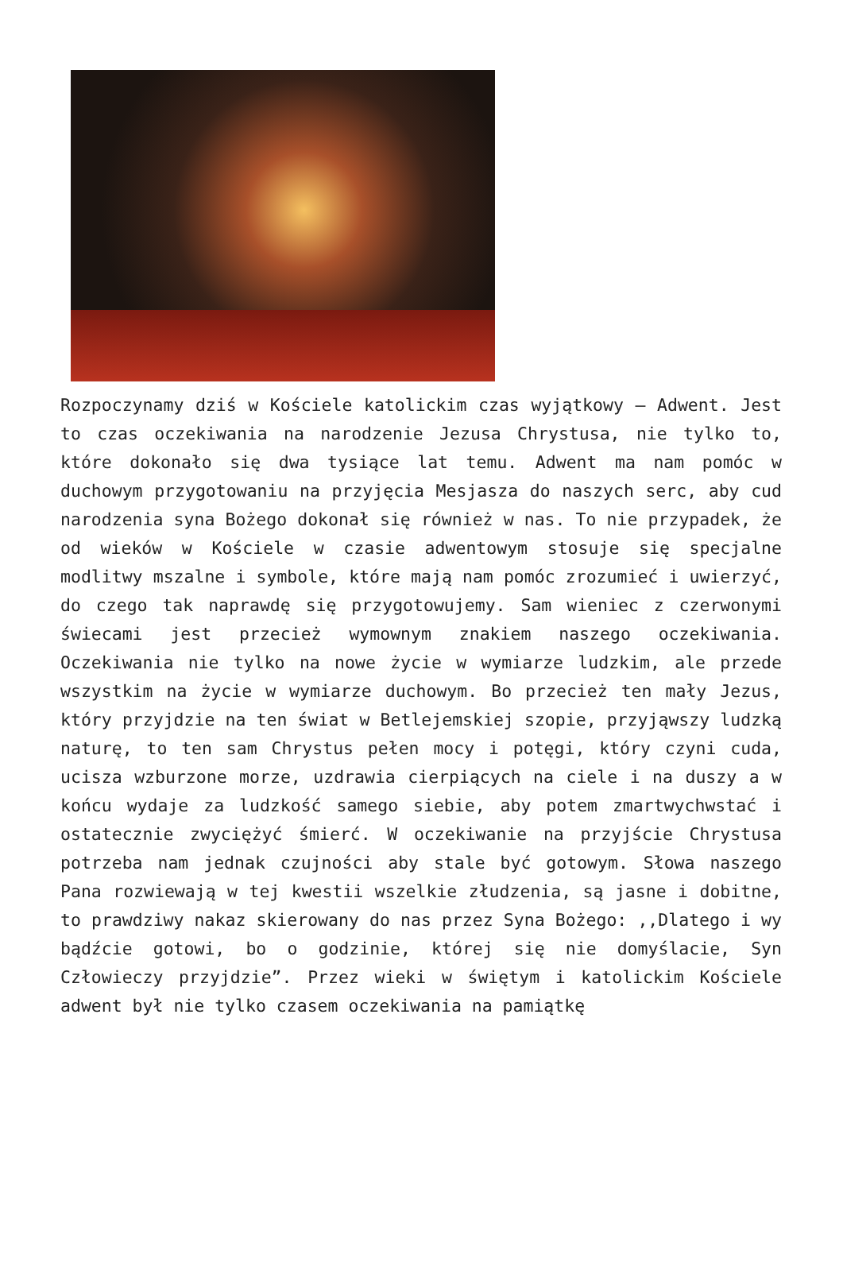Rozpoczynamy dziś w Kościele katolickim czas wyjątkowy – Adwent. Jest to czas oczekiwania na narodzenie Jezusa Chrystusa, nie tylko to, które dokonało się dwa tysiące lat temu. Adwent ma nam pomóc w duchowym przygotowaniu na przyjęcia Mesjasza do naszych serc, aby cud narodzenia syna Bożego dokonał się również w nas. To nie przypadek, że od wieków w Kościele w czasie adwentowym stosuje się specjalne modlitwy mszalne i symbole, które mają nam pomóc zrozumieć i uwierzyć, do czego tak naprawdę się przygotowujemy. Sam wieniec z czerwonymi świecami jest przecież wymownym znakiem naszego oczekiwania. Oczekiwania nie tylko na nowe życie w wymiarze ludzkim, ale przede wszystkim na życie w wymiarze duchowym. Bo przecież ten mały Jezus, który przyjdzie na ten świat w Betlejemskiej szopie, przyjąwszy ludzką naturę, to ten sam Chrystus pełen mocy i potęgi, który czyni cuda, ucisza wzburzone morze, uzdrawia cierpiących na ciele i na duszy a w końcu wydaje za ludzkość samego siebie, aby potem zmartwychwstać i ostatecznie zwyciężyć śmierć. W oczekiwanie na przyjście Chrystusa potrzeba nam jednak czujności aby stale być gotowym. Słowa naszego Pana rozwiewają w tej kwestii wszelkie złudzenia, są jasne i dobitne, to prawdziwy nakaz skierowany do nas przez Syna Bożego: ,,Dlatego i wy bądźcie gotowi, bo o godzinie, której się nie domyślacie, Syn Człowieczy przyjdzie”. Przez wieki w świętym i katolickim Kościele adwent był nie tylko czasem oczekiwania na pamiątkę